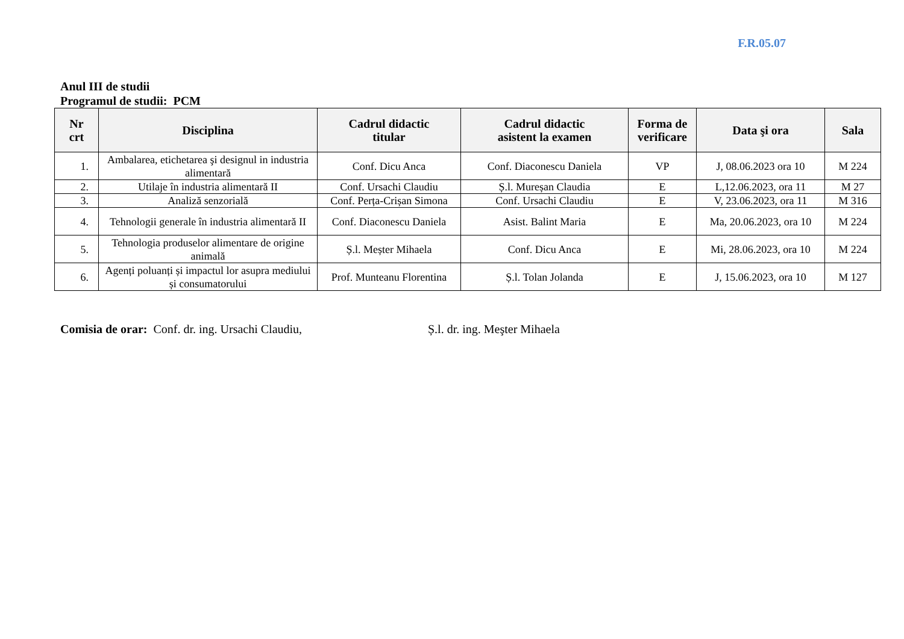F.R.05.07
Anul III de studii
Programul de studii: PCM
| Nr crt | Disciplina | Cadrul didactic titular | Cadrul didactic asistent la examen | Forma de verificare | Data şi ora | Sala |
| --- | --- | --- | --- | --- | --- | --- |
| 1. | Ambalarea, etichetarea şi designul in industria alimentară | Conf. Dicu Anca | Conf. Diaconescu Daniela | VP | J, 08.06.2023 ora 10 | M 224 |
| 2. | Utilaje în industria alimentară II | Conf. Ursachi Claudiu | Ș.l. Mureșan Claudia | E | L,12.06.2023, ora 11 | M 27 |
| 3. | Analiză senzorială | Conf. Perța-Crișan Simona | Conf. Ursachi Claudiu | E | V, 23.06.2023, ora 11 | M 316 |
| 4. | Tehnologii generale în industria alimentară II | Conf. Diaconescu Daniela | Asist. Balint Maria | E | Ma, 20.06.2023, ora 10 | M 224 |
| 5. | Tehnologia produselor alimentare de origine animală | Ș.l. Meșter Mihaela | Conf. Dicu Anca | E | Mi, 28.06.2023, ora 10 | M 224 |
| 6. | Agenți poluanți și impactul lor asupra mediului și consumatorului | Prof. Munteanu Florentina | Ș.l. Tolan Jolanda | E | J, 15.06.2023, ora 10 | M 127 |
Comisia de orar: Conf. dr. ing. Ursachi Claudiu, Ș.l. dr. ing. Meşter Mihaela